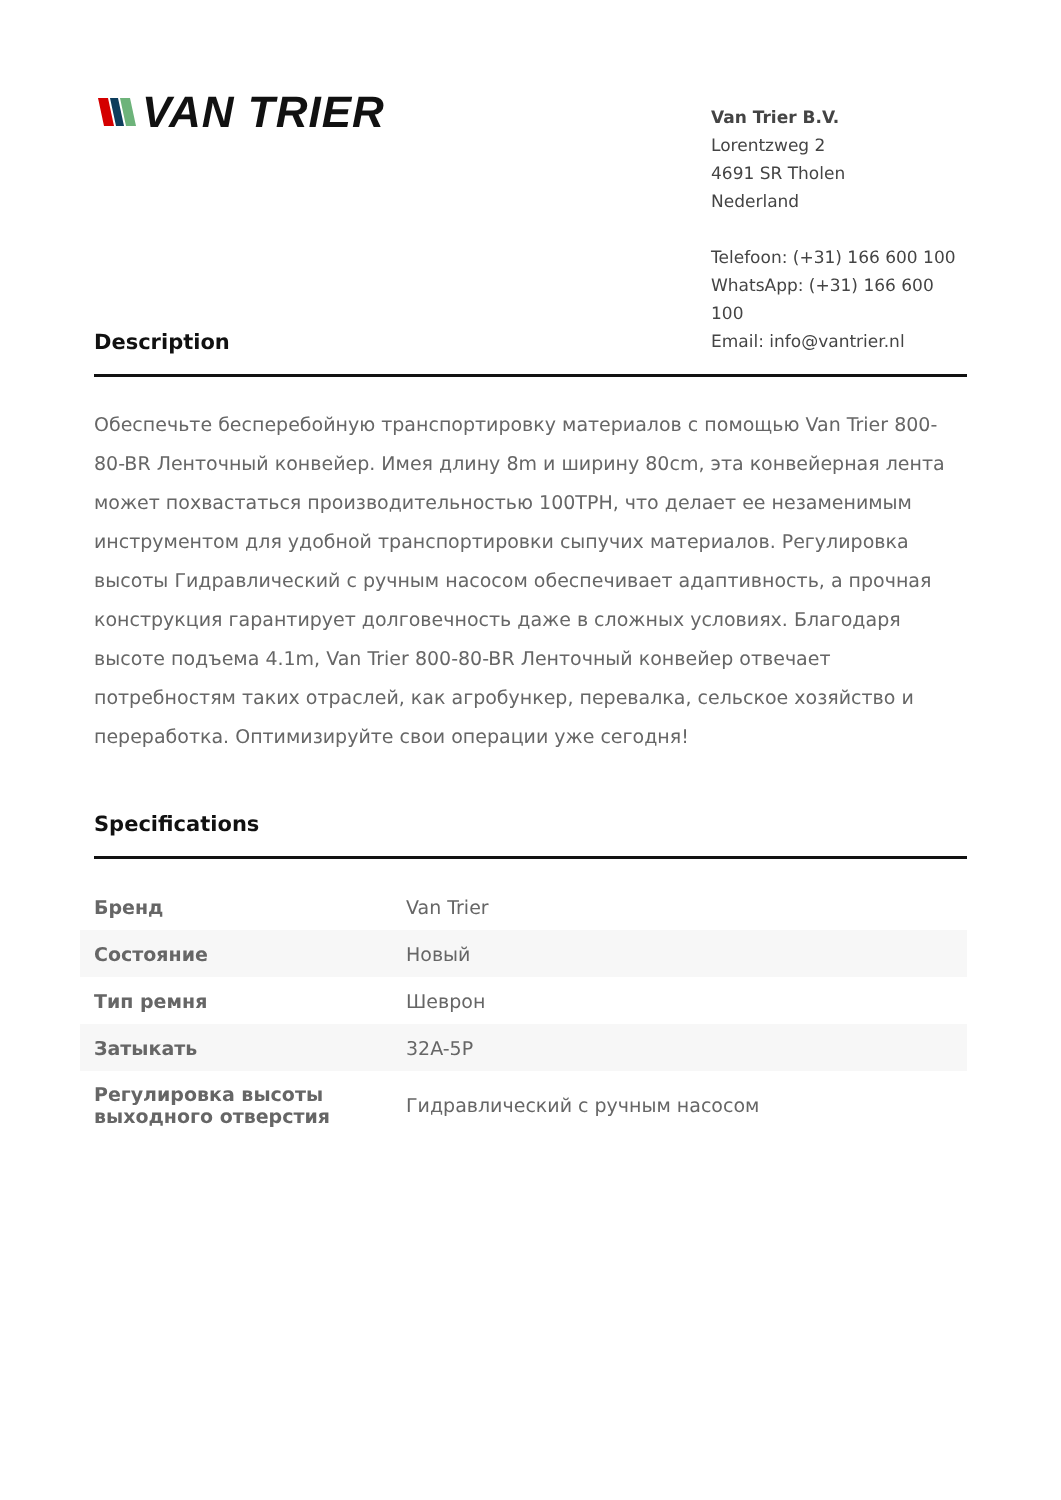VAN TRIER
Van Trier B.V.
Lorentzweg 2
4691 SR Tholen
Nederland
Telefoon: (+31) 166 600 100
WhatsApp: (+31) 166 600 100
Email: info@vantrier.nl
Description
Обеспечьте бесперебойную транспортировку материалов с помощью Van Trier 800-80-BR Ленточный конвейер. Имея длину 8m и ширину 80cm, эта конвейерная лента может похвастаться производительностью 100TPH, что делает ее незаменимым инструментом для удобной транспортировки сыпучих материалов. Регулировка высоты Гидравлический с ручным насосом обеспечивает адаптивность, а прочная конструкция гарантирует долговечность даже в сложных условиях. Благодаря высоте подъема 4.1m, Van Trier 800-80-BR Ленточный конвейер отвечает потребностям таких отраслей, как агробункер, перевалка, сельское хозяйство и переработка. Оптимизируйте свои операции уже сегодня!
Specifications
| Бренд | Van Trier |
| Состояние | Новый |
| Тип ремня | Шеврон |
| Затыкать | 32A-5P |
| Регулировка высоты выходного отверстия | Гидравлический с ручным насосом |